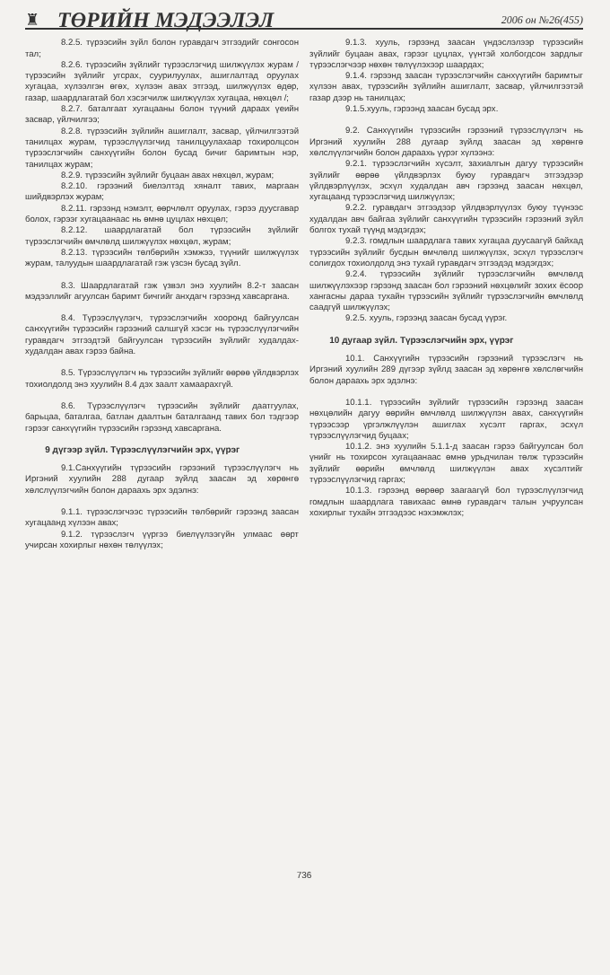♜ ТӨРИЙН МЭДЭЭЛЭЛ 2006 он №26(455)
8.2.5. түрээсийн зүйл болон гуравдагч этгээдийг сонгосон тал;
8.2.6. түрээсийн зүйлийг түрээслэгчид шилжүүлэх журам /түрээсийн зүйлийг угсрах, суурилуулах, ашиглалтад оруулах хугацаа, хүлээлгэн өгөх, хүлээн авах этгээд, шилжүүлэх өдөр, газар, шаардлагатай бол хэсэгчилж шилжүүлэх хугацаа, нөхцөл /;
8.2.7. баталгаат хугацааны болон түүний дараах үеийн засвар, үйлчилгээ;
8.2.8. түрээсийн зүйлийн ашиглалт, засвар, үйлчилгээтэй танилцах журам, түрээслүүлэгчид танилцуулахаар тохиролцсон түрээслэгчийн санхүүгийн болон бусад бичиг баримтын нэр, танилцах журам;
8.2.9. түрээсийн зүйлийг буцаан авах нөхцөл, журам;
8.2.10. гэрээний биелэлтэд хяналт тавих, маргаан шийдвэрлэх журам;
8.2.11. гэрээнд нэмэлт, өөрчлөлт оруулах, гэрээ дуусгавар болох, гэрээг хугацаанаас нь өмнө цуцлах нөхцөл;
8.2.12. шаардлагатай бол түрээсийн зүйлийг түрээслэгчийн өмчлөлд шилжүүлэх нөхцөл, журам;
8.2.13. түрээсийн төлбөрийн хэмжээ, түүнийг шилжүүлэх журам, талуудын шаардлагатай гэж үзсэн бусад зүйл.
8.3. Шаардлагатай гэж үзвэл энэ хуулийн 8.2-т заасан мэдээллийг агуулсан баримт бичгийг анхдагч гэрээнд хавсаргана.
8.4. Түрээслүүлэгч, түрээслэгчийн хооронд байгуулсан санхүүгийн түрээсийн гэрээний салшгүй хэсэг нь түрээслүүлэгчийн гуравдагч этгээдтэй байгуулсан түрээсийн зүйлийг худалдах-худалдан авах гэрээ байна.
8.5. Түрээслүүлэгч нь түрээсийн зүйлийг өөрөө үйлдвэрлэх тохиолдолд энэ хуулийн 8.4 дэх заалт хамаарахгүй.
8.6. Түрээслүүлэгч түрээсийн зүйлийг даатгуулах, барьцаа, баталгаа, батлан даалтын баталгаанд тавих бол тэдгээр гэрээг санхүүгийн түрээсийн гэрээнд хавсаргана.
9 дүгээр зүйл. Түрээслүүлэгчийн эрх, үүрэг
9.1.Санхүүгийн түрээсийн гэрээний түрээслүүлэгч нь Иргэний хуулийн 288 дугаар зүйлд заасан эд хөрөнгө хөлслүүлэгчийн болон дараахь эрх эдэлнэ:
9.1.1. түрээслэгчээс түрээсийн төлбөрийг гэрээнд заасан хугацаанд хүлээн авах;
9.1.2. түрээслэгч үүргээ биелүүлээгүйн улмаас өөрт учирсан хохирлыг нөхөн төлүүлэх;
9.1.3. хууль, гэрээнд заасан үндэслэлээр түрээсийн зүйлийг буцаан авах, гэрээг цуцлах, үүнтэй холбогдсон зардлыг түрээслэгчээр нөхөн төлүүлэхээр шаардах;
9.1.4. гэрээнд заасан түрээслэгчийн санхүүгийн баримтыг хүлээн авах, түрээсийн зүйлийн ашиглалт, засвар, үйлчилгээтэй газар дээр нь танилцах;
9.1.5.хууль, гэрээнд заасан бусад эрх.
9.2. Санхүүгийн түрээсийн гэрээний түрээслүүлэгч нь Иргэний хуулийн 288 дугаар зүйлд заасан эд хөрөнгө хөлслүүлэгчийн болон дараахь үүрэг хүлээнэ:
9.2.1. түрээслэгчийн хүсэлт, захиалгын дагуу түрээсийн зүйлийг өөрөө үйлдвэрлэх буюу гуравдагч этгээдээр үйлдвэрлүүлэх, эсхүл худалдан авч гэрээнд заасан нөхцөл, хугацаанд түрээслэгчид шилжүүлэх;
9.2.2. гуравдагч этгээдээр үйлдвэрлүүлэх буюу түүнээс худалдан авч байгаа зүйлийг санхүүгийн түрээсийн гэрээний зүйл болгох тухай түүнд мэдэгдэх;
9.2.3. гомдлын шаардлага тавих хугацаа дуусаагүй байхад түрээсийн зүйлийг бусдын өмчлөлд шилжүүлэх, эсхүл түрээслэгч солигдох тохиолдолд энэ тухай гуравдагч этгээдэд мэдэгдэх;
9.2.4. түрээсийн зүйлийг түрээслэгчийн өмчлөлд шилжүүлэхээр гэрээнд заасан бол гэрээний нөхцөлийг зохих ёсоор хангасны дараа тухайн түрээсийн зүйлийг түрээслэгчийн өмчлөлд саадгүй шилжүүлэх;
9.2.5. хууль, гэрээнд заасан бусад үүрэг.
10 дугаар зүйл. Түрээслэгчийн эрх, үүрэг
10.1. Санхүүгийн түрээсийн гэрээний түрээслэгч нь Иргэний хуулийн 289 дүгээр зүйлд заасан эд хөрөнгө хөлслөгчийн болон дараахь эрх эдэлнэ:
10.1.1. түрээсийн зүйлийг түрээсийн гэрээнд заасан нөхцөлийн дагуу өөрийн өмчлөлд шилжүүлэн авах, санхүүгийн түрээсээр үргэлжлүүлэн ашиглах хүсэлт гаргах, эсхүл түрээслүүлэгчид буцаах;
10.1.2. энэ хуулийн 5.1.1-д заасан гэрээ байгуулсан бол үнийг нь тохирсон хугацаанаас өмнө урьдчилан төлж түрээсийн зүйлийг өөрийн өмчлөлд шилжүүлэн авах хүсэлтийг түрээслүүлэгчид гаргах;
10.1.3. гэрээнд өөрөөр заагаагүй бол түрээслүүлэгчид гомдлын шаардлага тавихаас өмнө гуравдагч талын учруулсан хохирлыг тухайн этгээдээс нэхэмжлэх;
736